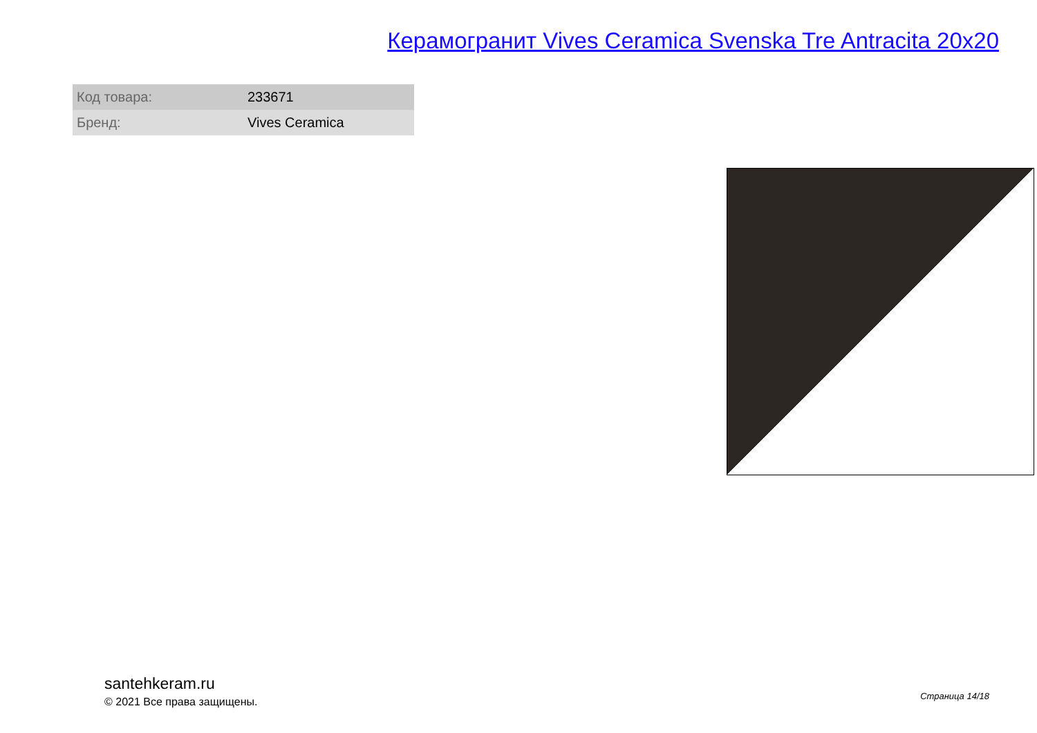Керамогранит Vives Ceramica Svenska Tre Antracita 20x20
| Код товара: | 233671 |
| Бренд: | Vives Ceramica |
santehkeram.ru
© 2021 Все права защищены.
Страница 14/18